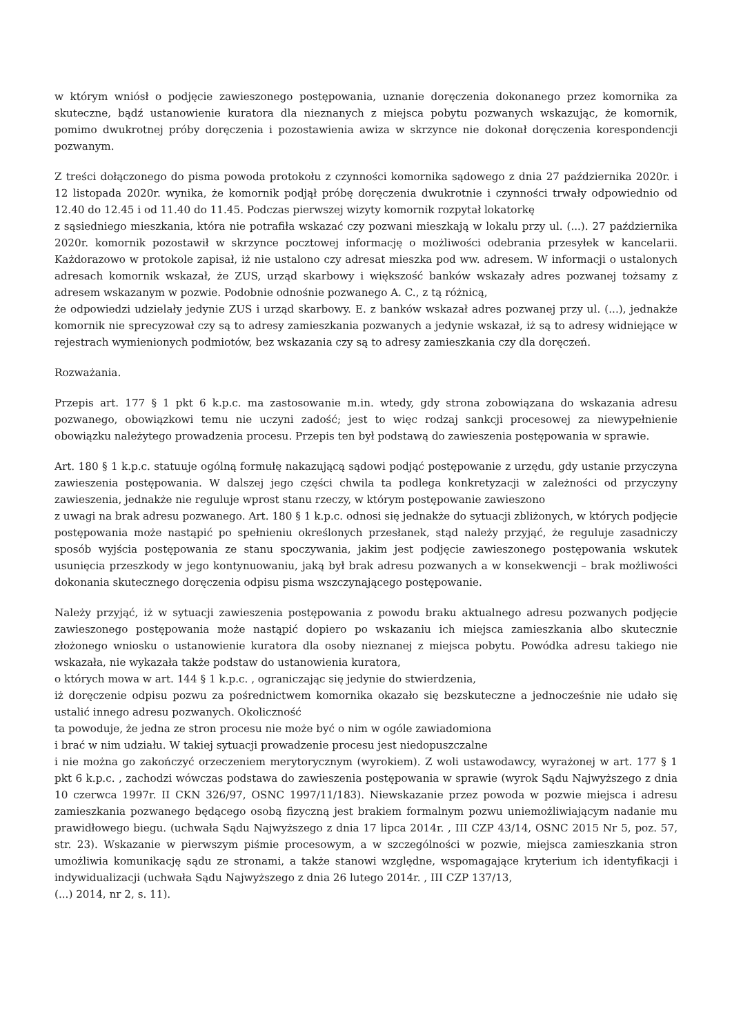w którym wniósł o podjęcie zawieszonego postępowania, uznanie doręczenia dokonanego przez komornika za skuteczne, bądź ustanowienie kuratora dla nieznanych z miejsca pobytu pozwanych wskazując, że komornik, pomimo dwukrotnej próby doręczenia i pozostawienia awiza w skrzynce nie dokonał doręczenia korespondencji pozwanym.
Z treści dołączonego do pisma powoda protokołu z czynności komornika sądowego z dnia 27 października 2020r. i 12 listopada 2020r. wynika, że komornik podjął próbę doręczenia dwukrotnie i czynności trwały odpowiednio od 12.40 do 12.45 i od 11.40 do 11.45. Podczas pierwszej wizyty komornik rozpytał lokatorkę
z sąsiedniego mieszkania, która nie potrafiła wskazać czy pozwani mieszkają w lokalu przy ul. (...). 27 października 2020r. komornik pozostawił w skrzynce pocztowej informację o możliwości odebrania przesyłek w kancelarii. Każdorazowo w protokole zapisał, iż nie ustalono czy adresat mieszka pod ww. adresem. W informacji o ustalonych adresach komornik wskazał, że ZUS, urząd skarbowy i większość banków wskazały adres pozwanej tożsamy z adresem wskazanym w pozwie. Podobnie odnośnie pozwanego A. C., z tą różnicą,
że odpowiedzi udzielały jedynie ZUS i urząd skarbowy. E. z banków wskazał adres pozwanej przy ul. (...), jednakże komornik nie sprecyzował czy są to adresy zamieszkania pozwanych a jedynie wskazał, iż są to adresy widniejące w rejestrach wymienionych podmiotów, bez wskazania czy są to adresy zamieszkania czy dla doręczeń.
Rozważania.
Przepis art. 177 § 1 pkt 6 k.p.c. ma zastosowanie m.in. wtedy, gdy strona zobowiązana do wskazania adresu pozwanego, obowiązkowi temu nie uczyni zadość; jest to więc rodzaj sankcji procesowej za niewypełnienie obowiązku należytego prowadzenia procesu. Przepis ten był podstawą do zawieszenia postępowania w sprawie.
Art. 180 § 1 k.p.c. statuuje ogólną formułę nakazującą sądowi podjąć postępowanie z urzędu, gdy ustanie przyczyna zawieszenia postępowania. W dalszej jego części chwila ta podlega konkretyzacji w zależności od przyczyny zawieszenia, jednakże nie reguluje wprost stanu rzeczy, w którym postępowanie zawieszono
z uwagi na brak adresu pozwanego. Art. 180 § 1 k.p.c. odnosi się jednakże do sytuacji zbliżonych, w których podjęcie postępowania może nastąpić po spełnieniu określonych przesłanek, stąd należy przyjąć, że reguluje zasadniczy sposób wyjścia postępowania ze stanu spoczywania, jakim jest podjęcie zawieszonego postępowania wskutek usunięcia przeszkody w jego kontynuowaniu, jaką był brak adresu pozwanych a w konsekwencji – brak możliwości dokonania skutecznego doręczenia odpisu pisma wszczynającego postępowanie.
Należy przyjąć, iż w sytuacji zawieszenia postępowania z powodu braku aktualnego adresu pozwanych podjęcie zawieszonego postępowania może nastąpić dopiero po wskazaniu ich miejsca zamieszkania albo skutecznie złożonego wniosku o ustanowienie kuratora dla osoby nieznanej z miejsca pobytu. Powódka adresu takiego nie wskazała, nie wykazała także podstaw do ustanowienia kuratora,
o których mowa w art. 144 § 1 k.p.c. , ograniczając się jedynie do stwierdzenia,
iż doręczenie odpisu pozwu za pośrednictwem komornika okazało się bezskuteczne a jednocześnie nie udało się ustalić innego adresu pozwanych. Okoliczność
ta powoduje, że jedna ze stron procesu nie może być o nim w ogóle zawiadomiona
i brać w nim udziału. W takiej sytuacji prowadzenie procesu jest niedopuszczalne
i nie można go zakończyć orzeczeniem merytorycznym (wyrokiem). Z woli ustawodawcy, wyrażonej w art. 177 § 1 pkt 6 k.p.c. , zachodzi wówczas podstawa do zawieszenia postępowania w sprawie (wyrok Sądu Najwyższego z dnia 10 czerwca 1997r. II CKN 326/97, OSNC 1997/11/183). Niewskazanie przez powoda w pozwie miejsca i adresu zamieszkania pozwanego będącego osobą fizyczną jest brakiem formalnym pozwu uniemożliwiającym nadanie mu prawidłowego biegu. (uchwała Sądu Najwyższego z dnia 17 lipca 2014r. , III CZP 43/14, OSNC 2015 Nr 5, poz. 57, str. 23). Wskazanie w pierwszym piśmie procesowym, a w szczególności w pozwie, miejsca zamieszkania stron umożliwia komunikację sądu ze stronami, a także stanowi względne, wspomagające kryterium ich identyfikacji i indywidualizacji (uchwała Sądu Najwyższego z dnia 26 lutego 2014r. , III CZP 137/13,
(...) 2014, nr 2, s. 11).